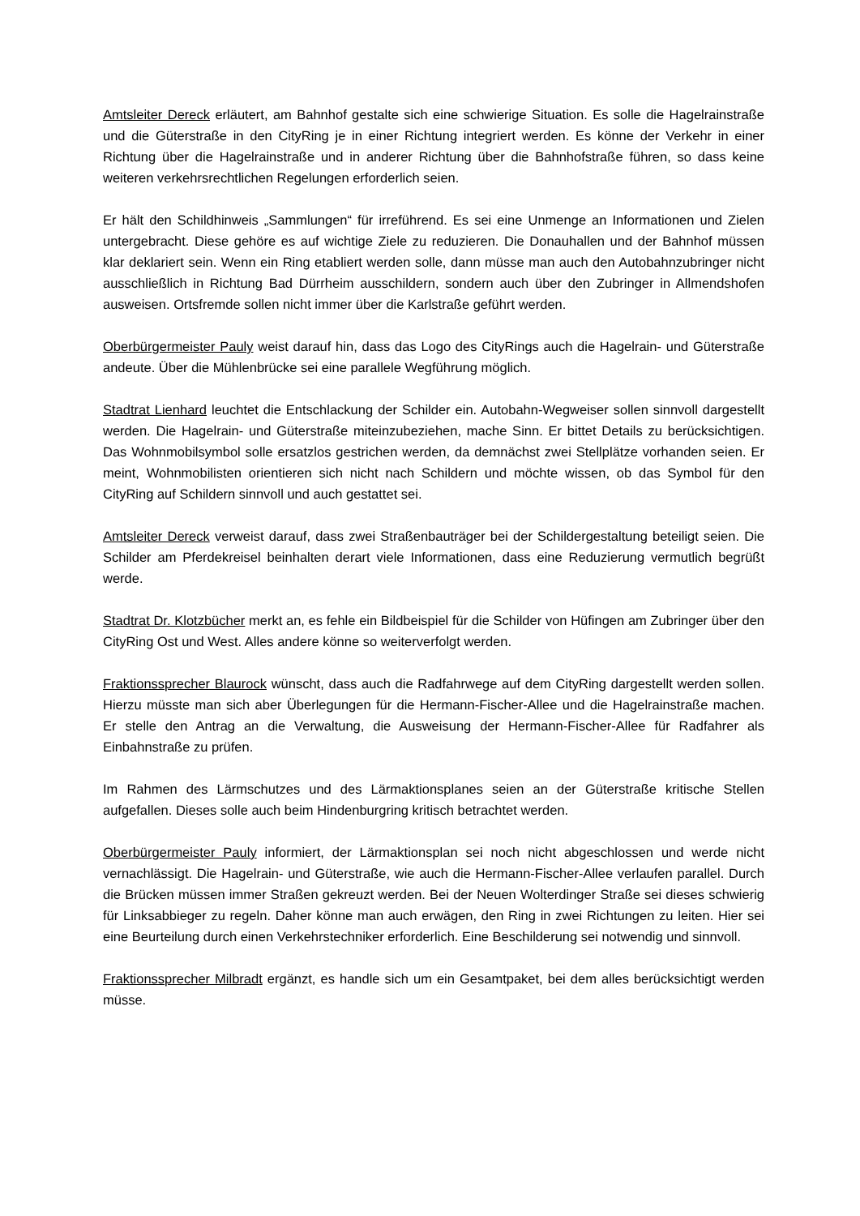Amtsleiter Dereck erläutert, am Bahnhof gestalte sich eine schwierige Situation. Es solle die Hagelrainstraße und die Güterstraße in den CityRing je in einer Richtung integriert werden. Es könne der Verkehr in einer Richtung über die Hagelrainstraße und in anderer Richtung über die Bahnhofstraße führen, so dass keine weiteren verkehrsrechtlichen Regelungen erforderlich seien.
Er hält den Schildhinweis „Sammlungen“ für irreführend. Es sei eine Unmenge an Informationen und Zielen untergebracht. Diese gehöre es auf wichtige Ziele zu reduzieren. Die Donauhallen und der Bahnhof müssen klar deklariert sein. Wenn ein Ring etabliert werden solle, dann müsse man auch den Autobahnzubringer nicht ausschließlich in Richtung Bad Dürrheim ausschildern, sondern auch über den Zubringer in Allmendshofen ausweisen. Ortsfremde sollen nicht immer über die Karlstraße geführt werden.
Oberbürgermeister Pauly weist darauf hin, dass das Logo des CityRings auch die Hagelrain- und Güterstraße andeute. Über die Mühlenbrücke sei eine parallele Wegführung möglich.
Stadtrat Lienhard leuchtet die Entschlackung der Schilder ein. Autobahn-Wegweiser sollen sinnvoll dargestellt werden. Die Hagelrain- und Güterstraße miteinzubeziehen, mache Sinn. Er bittet Details zu berücksichtigen. Das Wohnmobilsymbol solle ersatzlos gestrichen werden, da demnächst zwei Stellplätze vorhanden seien. Er meint, Wohnmobilisten orientieren sich nicht nach Schildern und möchte wissen, ob das Symbol für den CityRing auf Schildern sinnvoll und auch gestattet sei.
Amtsleiter Dereck verweist darauf, dass zwei Straßenbauträger bei der Schildergestaltung beteiligt seien. Die Schilder am Pferdekreisel beinhalten derart viele Informationen, dass eine Reduzierung vermutlich begrüßt werde.
Stadtrat Dr. Klotzbücher merkt an, es fehle ein Bildbeispiel für die Schilder von Hüfingen am Zubringer über den CityRing Ost und West. Alles andere könne so weiterverfolgt werden.
Fraktionssprecher Blaurock wünscht, dass auch die Radfahrwege auf dem CityRing dargestellt werden sollen. Hierzu müsste man sich aber Überlegungen für die Hermann-Fischer-Allee und die Hagelrainstraße machen. Er stelle den Antrag an die Verwaltung, die Ausweisung der Hermann-Fischer-Allee für Radfahrer als Einbahnstraße zu prüfen.
Im Rahmen des Lärmschutzes und des Lärmaktionsplanes seien an der Güterstraße kritische Stellen aufgefallen. Dieses solle auch beim Hindenburgring kritisch betrachtet werden.
Oberbürgermeister Pauly informiert, der Lärmaktionsplan sei noch nicht abgeschlossen und werde nicht vernachlässigt. Die Hagelrain- und Güterstraße, wie auch die Hermann-Fischer-Allee verlaufen parallel. Durch die Brücken müssen immer Straßen gekreuzt werden. Bei der Neuen Wolterdinger Straße sei dieses schwierig für Linksabbieger zu regeln. Daher könne man auch erwägen, den Ring in zwei Richtungen zu leiten. Hier sei eine Beurteilung durch einen Verkehrstechniker erforderlich. Eine Beschilderung sei notwendig und sinnvoll.
Fraktionssprecher Milbradt ergänzt, es handle sich um ein Gesamtpaket, bei dem alles berücksichtigt werden müsse.